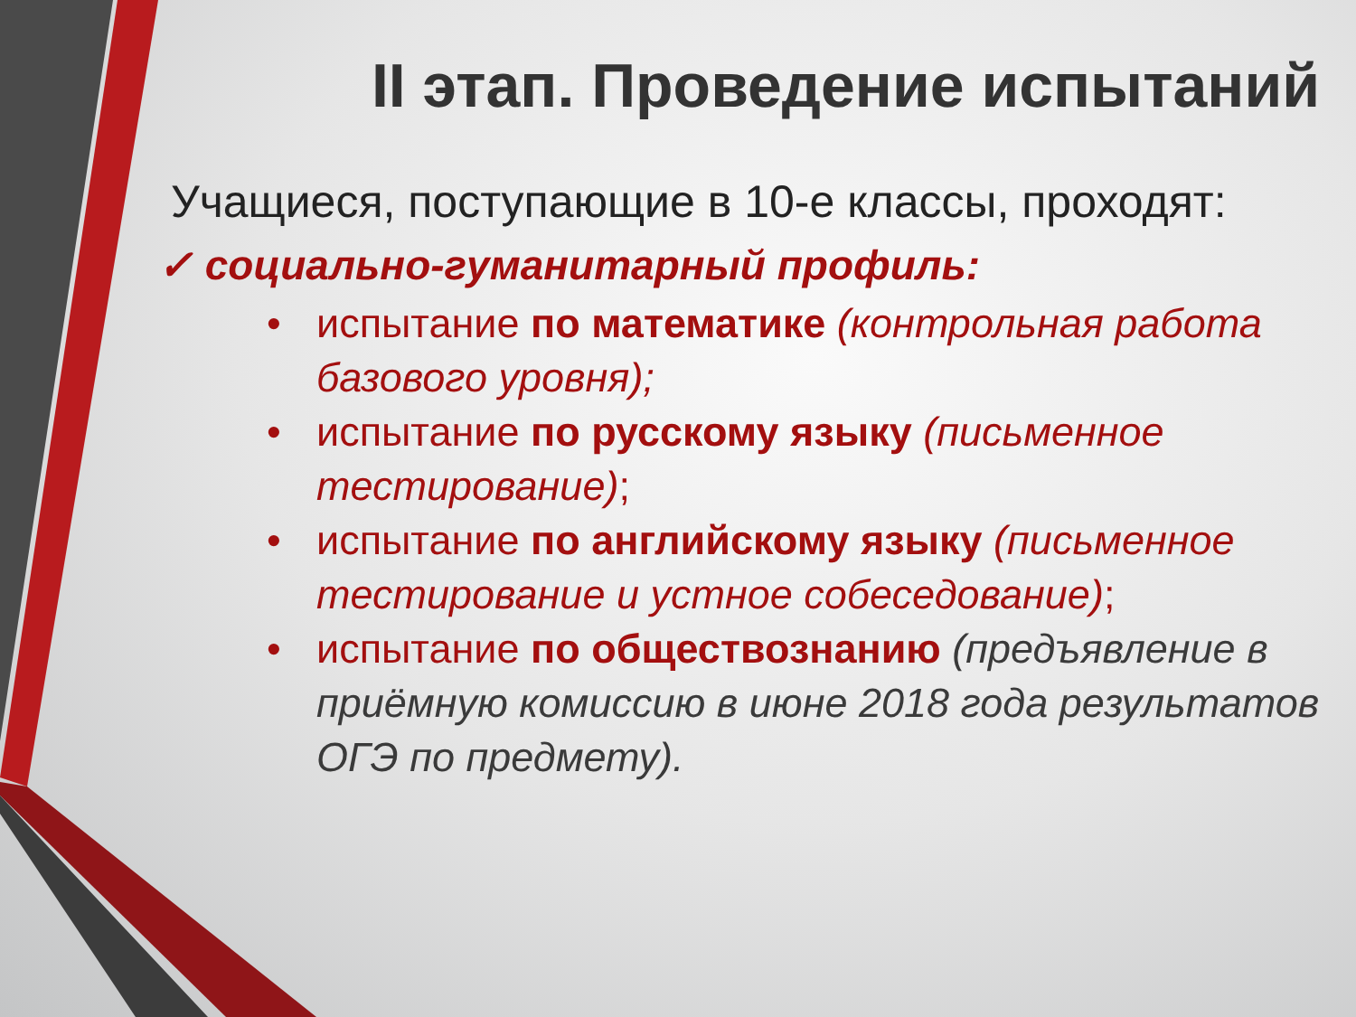II этап. Проведение испытаний
Учащиеся, поступающие в 10-е классы, проходят:
✓ социально-гуманитарный профиль:
• испытание по математике (контрольная работа базового уровня);
• испытание по русскому языку (письменное тестирование);
• испытание по английскому языку (письменное тестирование и устное собеседование);
• испытание по обществознанию (предъявление в приёмную комиссию в июне 2018 года результатов ОГЭ по предмету).